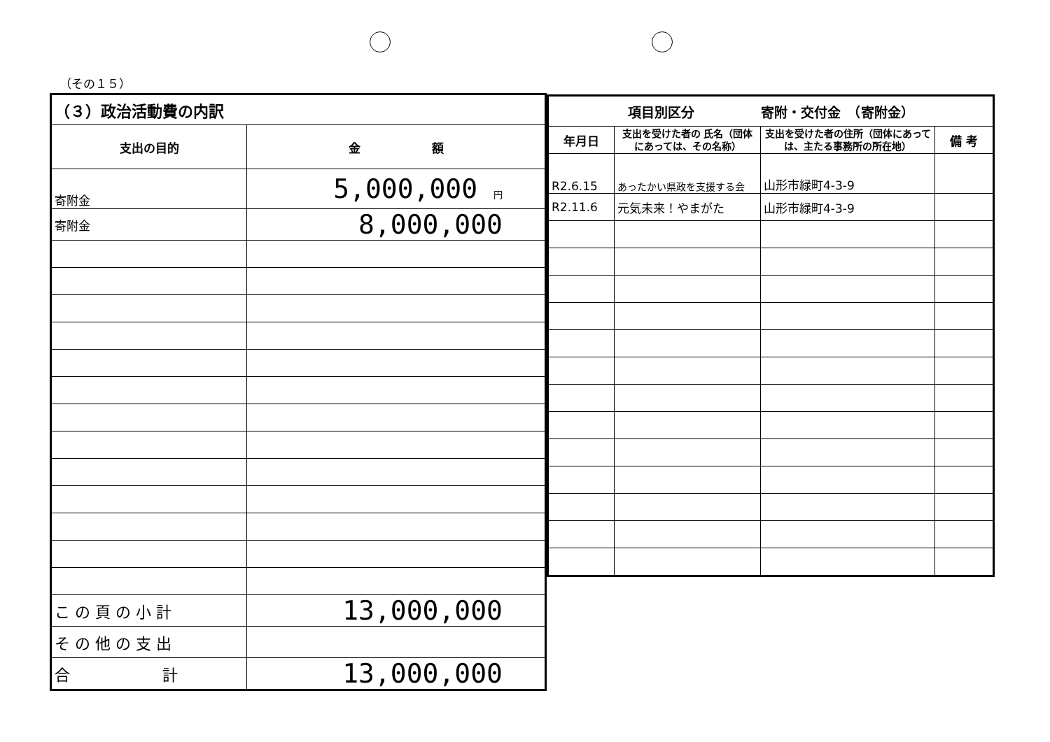（その１５）
| （３）政治活動費の内訳 | |
| --- | --- |
| 支出の目的 | 金 額 |
| 寄附金 | 5,000,000 円 |
| 寄附金 | 8,000,000 |
| こ の 頁 の 小 計 | 13,000,000 |
| そ の 他 の 支 出 | |
| 合 計 | 13,000,000 |
| 項目別区分 寄附・交付金 （寄附金） | | | |
| --- | --- | --- | --- |
| 年月日 | 支出を受けた者の 氏名（団体にあっては、その名称） | 支出を受けた者の住所（団体にあっては、主たる事務所の所在地） | 備 考 |
| R2.6.15 | あったかい県政を支援する会 | 山形市緑町4-3-9 | |
| R2.11.6 | 元気未来！やまがた | 山形市緑町4-3-9 | |